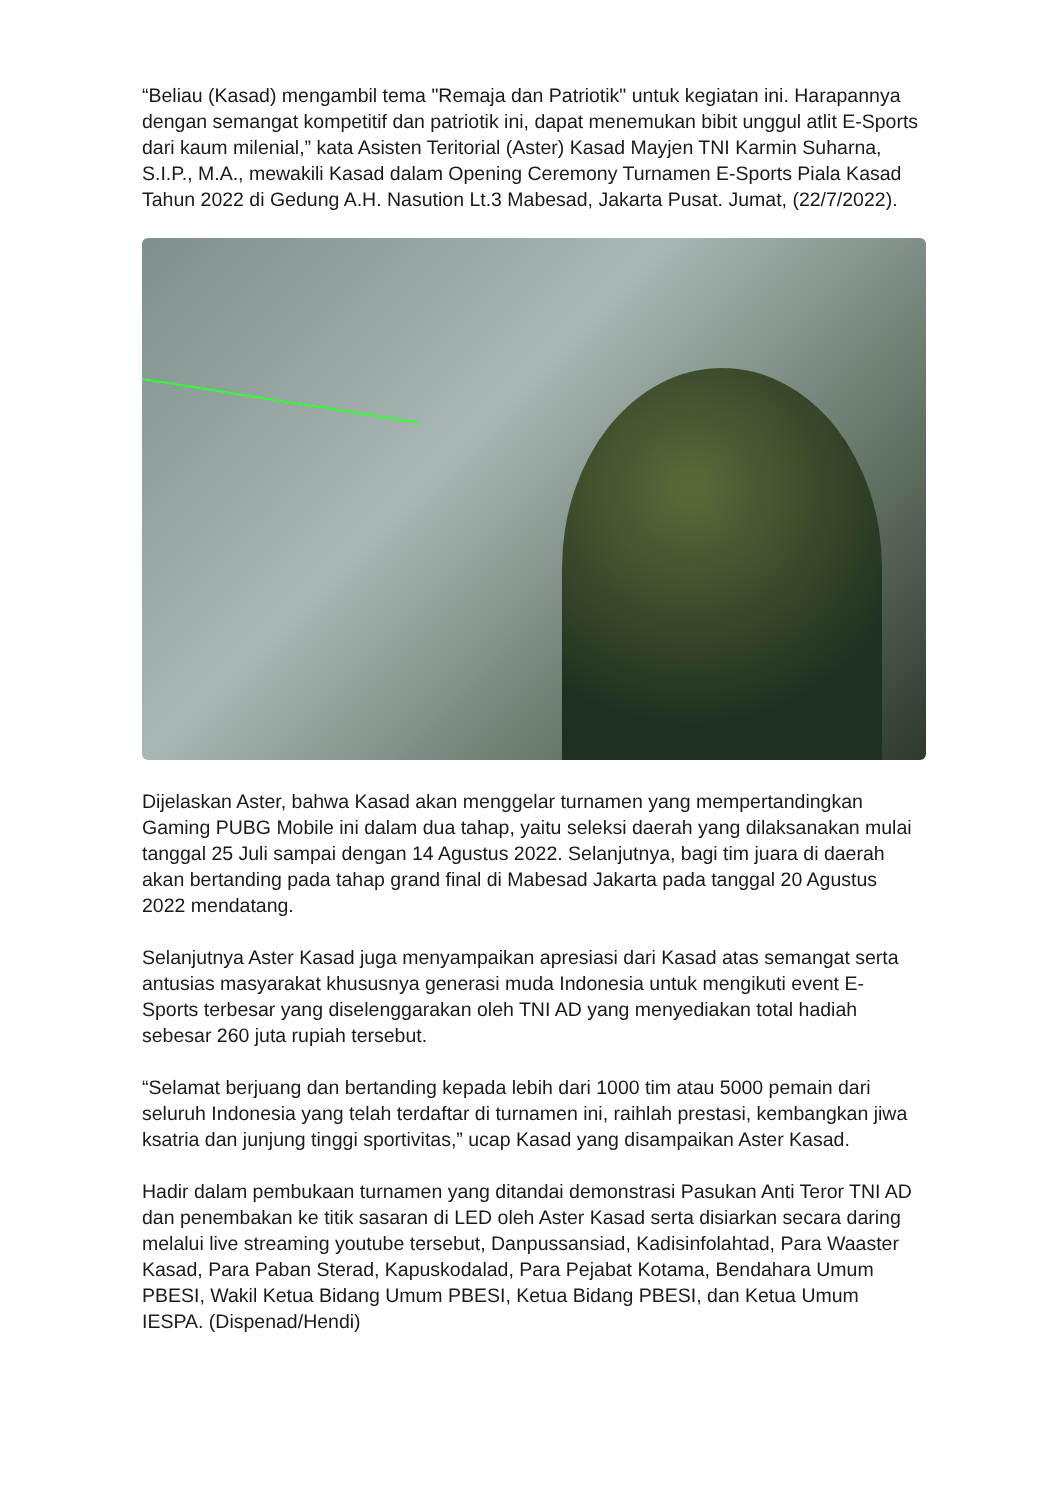“Beliau (Kasad) mengambil tema "Remaja dan Patriotik" untuk kegiatan ini. Harapannya dengan semangat kompetitif dan patriotik ini, dapat menemukan bibit unggul atlit E-Sports dari kaum milenial,” kata Asisten Teritorial (Aster) Kasad Mayjen TNI Karmin Suharna, S.I.P., M.A., mewakili Kasad dalam Opening Ceremony Turnamen E-Sports Piala Kasad Tahun 2022 di Gedung A.H. Nasution Lt.3 Mabesad, Jakarta Pusat. Jumat, (22/7/2022).
Dijelaskan Aster, bahwa Kasad akan menggelar turnamen yang mempertandingkan Gaming PUBG Mobile ini dalam dua tahap, yaitu seleksi daerah yang dilaksanakan mulai tanggal 25 Juli sampai dengan 14 Agustus 2022. Selanjutnya, bagi tim juara di daerah akan bertanding pada tahap grand final di Mabesad Jakarta pada tanggal 20 Agustus 2022 mendatang.
Selanjutnya Aster Kasad juga menyampaikan apresiasi dari Kasad atas semangat serta antusias masyarakat khususnya generasi muda Indonesia untuk mengikuti event E-Sports terbesar yang diselenggarakan oleh TNI AD yang menyediakan total hadiah sebesar 260 juta rupiah tersebut.
“Selamat berjuang dan bertanding kepada lebih dari 1000 tim atau 5000 pemain dari seluruh Indonesia yang telah terdaftar di turnamen ini, raihlah prestasi, kembangkan jiwa ksatria dan junjung tinggi sportivitas,” ucap Kasad yang disampaikan Aster Kasad.
Hadir dalam pembukaan turnamen yang ditandai demonstrasi Pasukan Anti Teror TNI AD dan penembakan ke titik sasaran di LED oleh Aster Kasad serta disiarkan secara daring melalui live streaming youtube tersebut, Danpussansiad, Kadisinfolahtad, Para Waaster Kasad, Para Paban Sterad, Kapuskodalad, Para Pejabat Kotama, Bendahara Umum PBESI, Wakil Ketua Bidang Umum PBESI, Ketua Bidang PBESI, dan Ketua Umum IESPA. (Dispenad/Hendi)